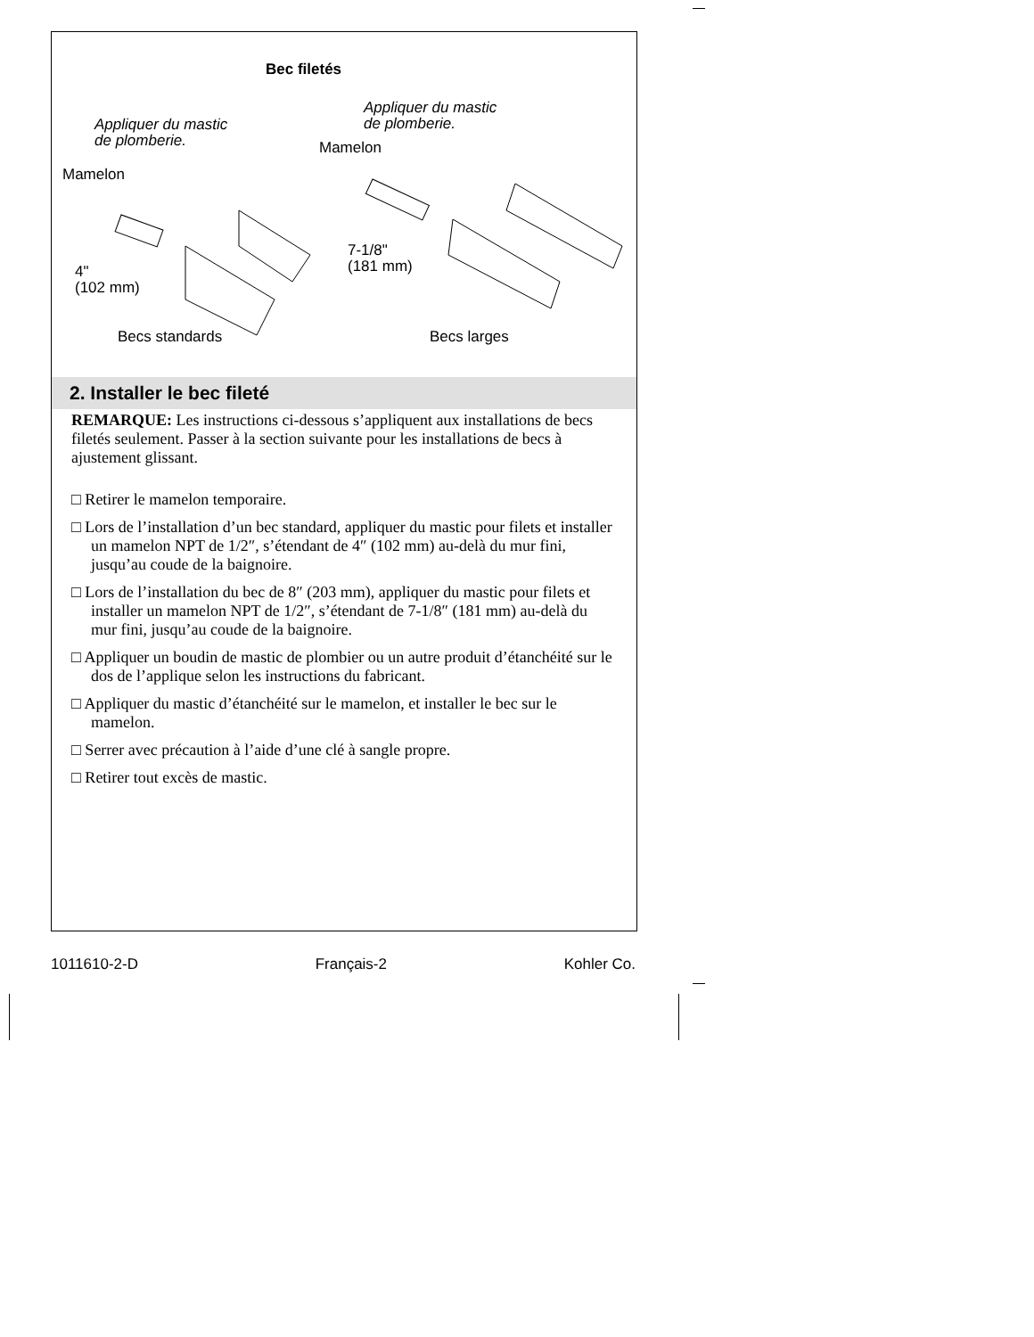Bec filetés
Appliquer du mastic
de plomberie.
Appliquer du mastic
de plomberie.
Mamelon
Mamelon
4"
(102 mm)
7-1/8"
(181 mm)
Becs standards Becs larges
2. Installer le bec fileté
REMARQUE: Les instructions ci-dessous s’appliquent aux installations de becs filetés seulement. Passer à la section suivante pour les installations de becs à ajustement glissant.
□ Retirer le mamelon temporaire.
□ Lors de l’installation d’un bec standard, appliquer du mastic pour filets et installer un mamelon NPT de 1/2″, s’étendant de 4″ (102 mm) au-delà du mur fini, jusqu’au coude de la baignoire.
□ Lors de l’installation du bec de 8″ (203 mm), appliquer du mastic pour filets et installer un mamelon NPT de 1/2″, s’étendant de 7-1/8″ (181 mm) au-delà du mur fini, jusqu’au coude de la baignoire.
□ Appliquer un boudin de mastic de plombier ou un autre produit d’étanchéité sur le dos de l’applique selon les instructions du fabricant.
□ Appliquer du mastic d’étanchéité sur le mamelon, et installer le bec sur le mamelon.
□ Serrer avec précaution à l’aide d’une clé à sangle propre.
□ Retirer tout excès de mastic.
1011610-2-D Français-2 Kohler Co.